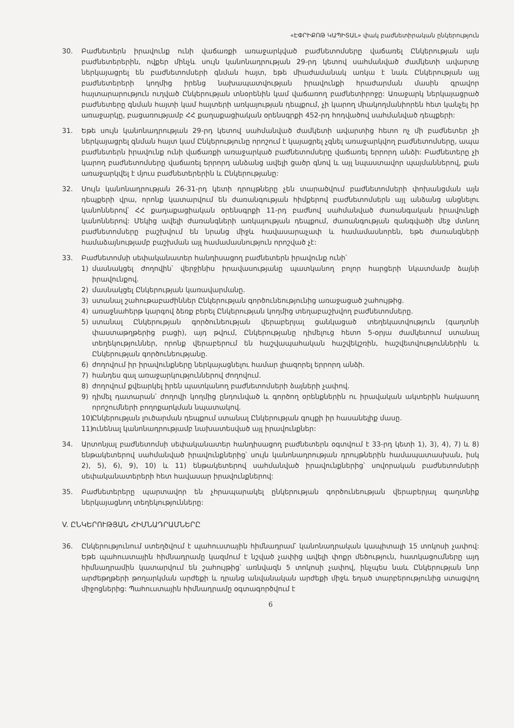«ԷՓՐԻՔՈԹ ԿԱՊԻՏԱԼ» փակ բաժնետիրական ընկերություն
30. Բաժնետերն իրավունք ունի վաճառքի առաջարկված բաժնետոմսերը վաճառել Ընկերության այն բաժնետերերին, ովքեր մինչև սույն կանոնադրության 29-րդ կետով սահմանված ժամկետի ավարտը ներկայացրել են բաժնետոմսերի գնման հայտ, եթե միաժամանակ առկա է նաև Ընկերության այլ բաժնետերերի կողմից իրենց նախապատվության իրավունքի հրաժարման մասին գրավոր հայտարարություն ուղված Ընկերության տնօրենին կամ վաճառող բաժնետիրոջը: Առաջարկ ներկայացրած բաժնետերը գնման հայտի կամ հայտերի առկայության դեպքում, չի կարող միակողմանիորեն հետ կանչել իր առաջարկը, բացառությամբ ՀՀ քաղաքացիական օրենսգրքի 452-րդ հոդվածով սահմանված դեպքերի:
31. Եթե սույն կանոնադրության 29-րդ կետով սահմանված ժամկետի ավարտից հետո ոչ մի բաժնետեր չի ներկայացրել գնման հայտ կամ Ընկերությունը որոշում է կայացրել չգնել առաջարկվող բաժնետոմսերը, ապա բաժնետերն իրավունք ունի վաճառքի առաջարկած բաժնետոմսերը վաճառել երրորդ անձի: Բաժնետերը չի կարող բաժնետոմսերը վաճառել երրորդ անձանց ավելի ցածր գնով և այլ նպաստավոր պայմաններով, քան առաջարկվել է մյուս բաժնետերերին և Ընկերությանը:
32. Սույն կանոնադրության 26-31-րդ կետի դրույթները չեն տարածվում բաժնետոմսերի փոխանցման այն դեպքերի վրա, որոնք կատարվում են ժառանգության հիմքերով բաժնետոմսերն այլ անձանց անցնելու կանոններով՝ ՀՀ քաղաքացիական օրենսգրքի 11-րդ բաժնով սահմանված ժառանգական իրավունքի կանոններով: Մեկից ավելի ժառանգների առկայության դեպքում, ժառանգության զանգվածի մեջ մտնող բաժնետոմսերը բաշխվում են նրանց միջև հավասարաչափ և համամասնորեն, եթե ժառանգների համաձայնությամբ բաշխման այլ համամասնություն որոշված չէ:
33. Բաժնետոմսի սեփականատեր հանդիսացող բաժնետերն իրավունք ունի՝
1) մասնակցել ժողովին՝ վերջինիս իրավասությանը պատկանող բոլոր հարցերի նկատմամբ ձայնի իրավունքով.
2) մասնակցել Ընկերության կառավարմանը.
3) ստանալ շահութաբաժիններ Ընկերության գործունեությունից առաջացած շահույթից.
4) առաջնահերթ կարգով ձեռք բերել Ընկերության կողմից տեղաբաշխվող բաժնետոմսերը.
5) ստանալ Ընկերության գործունեության վերաբերյալ ցանկացած տեղեկատվություն (գաղտնի փաստաթղթերից բացի), այդ թվում, Ընկերությանը դիմելուց հետո 5-օրյա ժամկետում ստանալ տեղեկություններ, որոնք վերաբերում են հաշվապահական հաշվեկշռին, հաշվետվություններին և Ընկերության գործունեությանը.
6) ժողովում իր իրավունքները ներկայացնելու համար լիազորել երրորդ անձի.
7) հանդես գալ առաջարկություններով ժողովում.
8) ժողովում քվեարկել իրեն պատկանող բաժնետոմսերի ձայների չափով.
9) դիմել դատարան՝ ժողովի կողմից ընդունված և գործող օրենքներին ու իրավական ակտերին հակասող որոշումների բողոքարկման նպատակով.
10)
Ընկերության լուծարման դեպքում ստանալ Ընկերության գույքի իր հասանելիք մասը.
11)
ունենալ կանոնադրությամբ նախատեսված այլ իրավունքներ:
34. Արտոնյալ բաժնետոմսի սեփականատեր հանդիսացող բաժնետերն օգտվում է 33-րդ կետի 1), 3), 4), 7) և 8) ենթակետերով սահմանված իրավունքներից՝ սույն կանոնադրության դրույթներին համապատասխան, իսկ 2), 5), 6), 9), 10) և 11) ենթակետերով սահմանված իրավունքներից՝ սովորական բաժնետոմսերի սեփականատերերի հետ հավասար իրավունքներով:
35. Բաժնետերերը պարտավոր են չհրապարակել ընկերության գործունեության վերաբերյալ գաղտնիք ներկայացնող տեղեկությունները:
V. ԸՆԿԵՐՈՒԹՅԱՆ ՀԻՄՆԱԴՐԱՄՆԵՐԸ
36. Ընկերությունում ստեղծվում է պահուստային հիմնադրամ՝ կանոնադրական կապիտալի 15 տոկոսի չափով: Եթե պահուստային հիմնադրամը կազմում է նշված չափից ավելի փոքր մեծություն, հատկացումները այդ հիմնադրամին կատարվում են շահույթից՝ առնվազն 5 տոկոսի չափով, ինչպես նաև Ընկերության նոր արժեթղթերի թողարկման արժեքի և դրանց անվանական արժեքի միջև եղած տարբերությունից ստացվող միջոցներից: Պահուստային հիմնադրամը օգտագործվում է
6